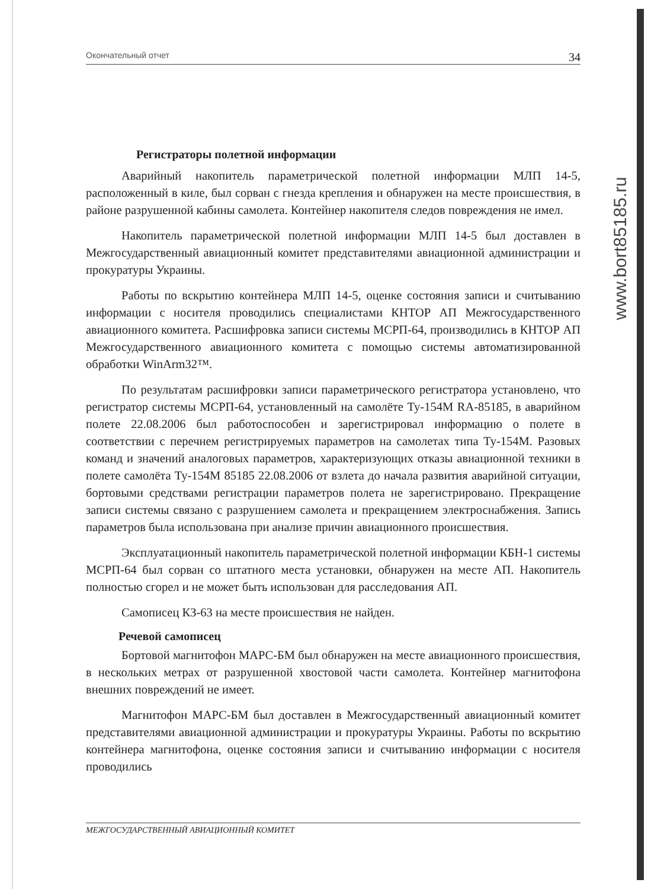Окончательный отчет 34
Регистраторы полетной информации
Аварийный накопитель параметрической полетной информации МЛП 14-5, расположенный в киле, был сорван с гнезда крепления и обнаружен на месте происшествия, в районе разрушенной кабины самолета. Контейнер накопителя следов повреждения не имел.
Накопитель параметрической полетной информации МЛП 14-5 был доставлен в Межгосударственный авиационный комитет представителями авиационной администрации и прокуратуры Украины.
Работы по вскрытию контейнера МЛП 14-5, оценке состояния записи и считыванию информации с носителя проводились специалистами КНТОР АП Межгосударственного авиационного комитета. Расшифровка записи системы МСРП-64, производились в КНТОР АП Межгосударственного авиационного комитета с помощью системы автоматизированной обработки WinArm32™.
По результатам расшифровки записи параметрического регистратора установлено, что регистратор системы МСРП-64, установленный на самолёте Ту-154М RA-85185, в аварийном полете 22.08.2006 был работоспособен и зарегистрировал информацию о полете в соответствии с перечнем регистрируемых параметров на самолетах типа Ту-154М. Разовых команд и значений аналоговых параметров, характеризующих отказы авиационной техники в полете самолёта Ту-154М 85185 22.08.2006 от взлета до начала развития аварийной ситуации, бортовыми средствами регистрации параметров полета не зарегистрировано. Прекращение записи системы связано с разрушением самолета и прекращением электроснабжения. Запись параметров была использована при анализе причин авиационного происшествия.
Эксплуатационный накопитель параметрической полетной информации КБН-1 системы МСРП-64 был сорван со штатного места установки, обнаружен на месте АП. Накопитель полностью сгорел и не может быть использован для расследования АП.
Самописец КЗ-63 на месте происшествия не найден.
Речевой самописец
Бортовой магнитофон МАРС-БМ был обнаружен на месте авиационного происшествия, в нескольких метрах от разрушенной хвостовой части самолета. Контейнер магнитофона внешних повреждений не имеет.
Магнитофон МАРС-БМ был доставлен в Межгосударственный авиационный комитет представителями авиационной администрации и прокуратуры Украины. Работы по вскрытию контейнера магнитофона, оценке состояния записи и считыванию информации с носителя проводились
МЕЖГОСУДАРСТВЕННЫЙ АВИАЦИОННЫЙ КОМИТЕТ
www.bort85185.ru